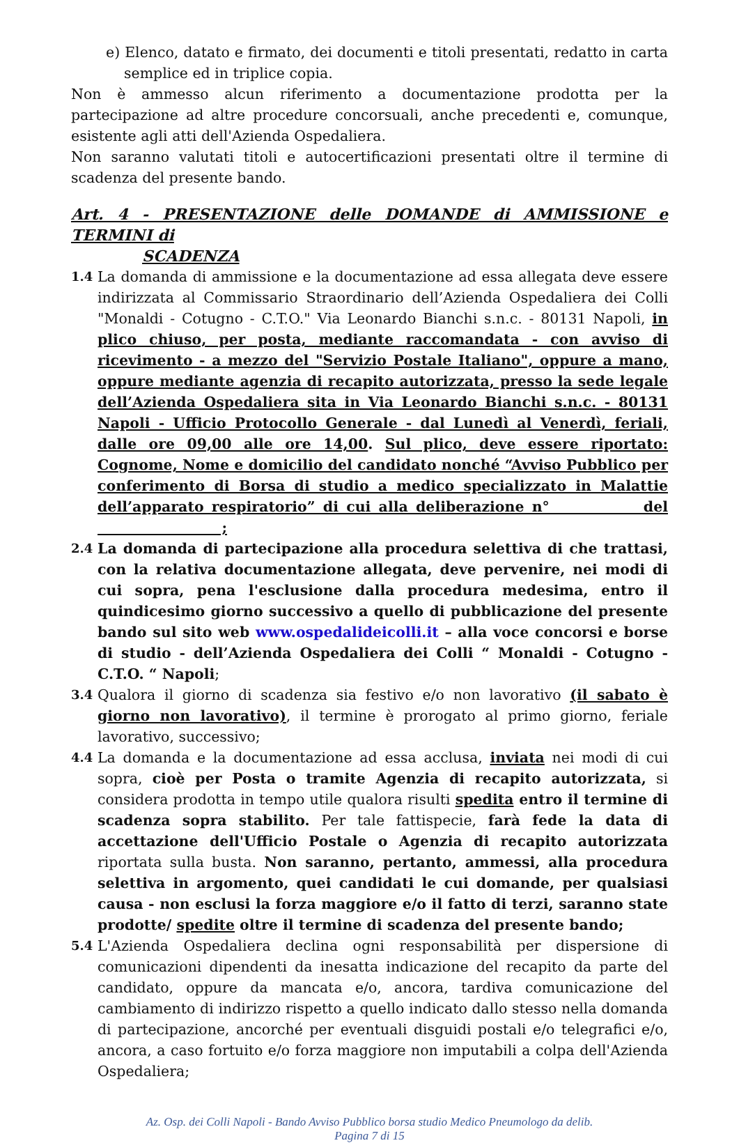e) Elenco, datato e firmato, dei documenti e titoli presentati, redatto in carta semplice ed in triplice copia.
Non è ammesso alcun riferimento a documentazione prodotta per la partecipazione ad altre procedure concorsuali, anche precedenti e, comunque, esistente agli atti dell'Azienda Ospedaliera.
Non saranno valutati titoli e autocertificazioni presentati oltre il termine di scadenza del presente bando.
Art. 4 - PRESENTAZIONE delle DOMANDE di AMMISSIONE e TERMINI di
SCADENZA
1.4 La domanda di ammissione e la documentazione ad essa allegata deve essere indirizzata al Commissario Straordinario dell’Azienda Ospedaliera dei Colli "Monaldi - Cotugno - C.T.O." Via Leonardo Bianchi s.n.c. - 80131 Napoli, in plico chiuso, per posta, mediante raccomandata - con avviso di ricevimento - a mezzo del "Servizio Postale Italiano", oppure a mano, oppure mediante agenzia di recapito autorizzata, presso la sede legale dell’Azienda Ospedaliera sita in Via Leonardo Bianchi s.n.c. - 80131 Napoli - Ufficio Protocollo Generale - dal Lunedì al Venerdì, feriali, dalle ore 09,00 alle ore 14,00. Sul plico, deve essere riportato: Cognome, Nome e domicilio del candidato nonché “Avviso Pubblico per conferimento di Borsa di studio a medico specializzato in Malattie dell’apparato respiratorio” di cui alla deliberazione n° del ;
2.4 La domanda di partecipazione alla procedura selettiva di che trattasi, con la relativa documentazione allegata, deve pervenire, nei modi di cui sopra, pena l'esclusione dalla procedura medesima, entro il quindicesimo giorno successivo a quello di pubblicazione del presente bando sul sito web www.ospedalideicolli.it – alla voce concorsi e borse di studio - dell’Azienda Ospedaliera dei Colli “ Monaldi - Cotugno - C.T.O. “ Napoli;
3.4 Qualora il giorno di scadenza sia festivo e/o non lavorativo (il sabato è giorno non lavorativo), il termine è prorogato al primo giorno, feriale lavorativo, successivo;
4.4 La domanda e la documentazione ad essa acclusa, inviata nei modi di cui sopra, cioè per Posta o tramite Agenzia di recapito autorizzata, si considera prodotta in tempo utile qualora risulti spedita entro il termine di scadenza sopra stabilito. Per tale fattispecie, farà fede la data di accettazione dell'Ufficio Postale o Agenzia di recapito autorizzata riportata sulla busta. Non saranno, pertanto, ammessi, alla procedura selettiva in argomento, quei candidati le cui domande, per qualsiasi causa - non esclusi la forza maggiore e/o il fatto di terzi, saranno state prodotte/ spedite oltre il termine di scadenza del presente bando;
5.4 L'Azienda Ospedaliera declina ogni responsabilità per dispersione di comunicazioni dipendenti da inesatta indicazione del recapito da parte del candidato, oppure da mancata e/o, ancora, tardiva comunicazione del cambiamento di indirizzo rispetto a quello indicato dallo stesso nella domanda di partecipazione, ancorché per eventuali disguidi postali e/o telegrafici e/o, ancora, a caso fortuito e/o forza maggiore non imputabili a colpa dell'Azienda Ospedaliera;
Az. Osp. dei Colli Napoli - Bando Avviso Pubblico borsa studio Medico Pneumologo da delib.
Pagina 7 di 15